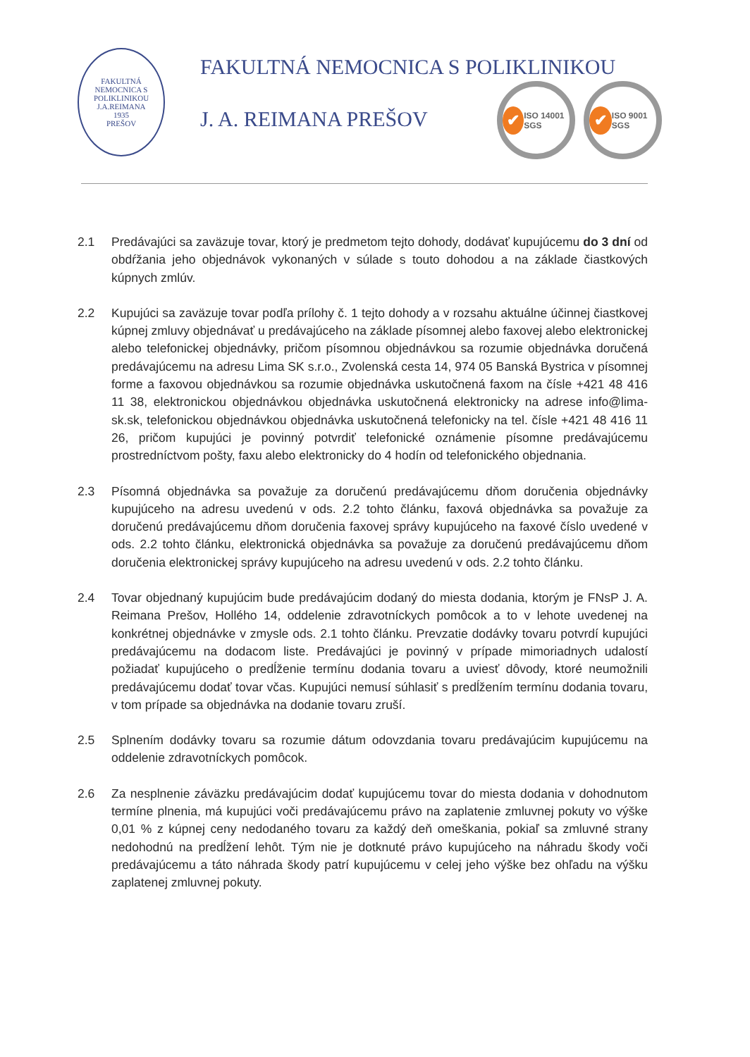FAKULTNÁ NEMOCNICA S POLIKLINIKOU J.A.REIMANA
1935
PREŠOV
FAKULTNÁ NEMOCNICA S POLIKLINIKOU
J. A. REIMANA PREŠOV
✔ ISO 14001 SGS
✔ ISO 9001 SGS
2.1 Predávajúci sa zaväzuje tovar, ktorý je predmetom tejto dohody, dodávať kupujúcemu do 3 dní od obdŕžania jeho objednávok vykonaných v súlade s touto dohodou a na základe čiastkových kúpnych zmlúv.
2.2 Kupujúci sa zaväzuje tovar podľa prílohy č. 1 tejto dohody a v rozsahu aktuálne účinnej čiastkovej kúpnej zmluvy objednávať u predávajúceho na základe písomnej alebo faxovej alebo elektronickej alebo telefonickej objednávky, pričom písomnou objednávkou sa rozumie objednávka doručená predávajúcemu na adresu Lima SK s.r.o., Zvolenská cesta 14, 974 05 Banská Bystrica v písomnej forme a faxovou objednávkou sa rozumie objednávka uskutočnená faxom na čísle +421 48 416 11 38, elektronickou objednávkou objednávka uskutočnená elektronicky na adrese info@lima-sk.sk, telefonickou objednávkou objednávka uskutočnená telefonicky na tel. čísle +421 48 416 11 26, pričom kupujúci je povinný potvrdiť telefonické oznámenie písomne predávajúcemu prostredníctvom pošty, faxu alebo elektronicky do 4 hodín od telefonického objednania.
2.3 Písomná objednávka sa považuje za doručenú predávajúcemu dňom doručenia objednávky kupujúceho na adresu uvedenú v ods. 2.2 tohto článku, faxová objednávka sa považuje za doručenú predávajúcemu dňom doručenia faxovej správy kupujúceho na faxové číslo uvedené v ods. 2.2 tohto článku, elektronická objednávka sa považuje za doručenú predávajúcemu dňom doručenia elektronickej správy kupujúceho na adresu uvedenú v ods. 2.2 tohto článku.
2.4 Tovar objednaný kupujúcim bude predávajúcim dodaný do miesta dodania, ktorým je FNsP J. A. Reimana Prešov, Hollého 14, oddelenie zdravotníckych pomôcok a to v lehote uvedenej na konkrétnej objednávke v zmysle ods. 2.1 tohto článku. Prevzatie dodávky tovaru potvrdí kupujúci predávajúcemu na dodacom liste. Predávajúci je povinný v prípade mimoriadnych udalostí požiadať kupujúceho o predĺženie termínu dodania tovaru a uviesť dôvody, ktoré neumožnili predávajúcemu dodať tovar včas. Kupujúci nemusí súhlasiť s predĺžením termínu dodania tovaru, v tom prípade sa objednávka na dodanie tovaru zruší.
2.5 Splnením dodávky tovaru sa rozumie dátum odovzdania tovaru predávajúcim kupujúcemu na oddelenie zdravotníckych pomôcok.
2.6 Za nesplnenie záväzku predávajúcim dodať kupujúcemu tovar do miesta dodania v dohodnutom termíne plnenia, má kupujúci voči predávajúcemu právo na zaplatenie zmluvnej pokuty vo výške 0,01 % z kúpnej ceny nedodaného tovaru za každý deň omeškania, pokiaľ sa zmluvné strany nedohodnú na predĺžení lehôt. Tým nie je dotknuté právo kupujúceho na náhradu škody voči predávajúcemu a táto náhrada škody patrí kupujúcemu v celej jeho výške bez ohľadu na výšku zaplatenej zmluvnej pokuty.